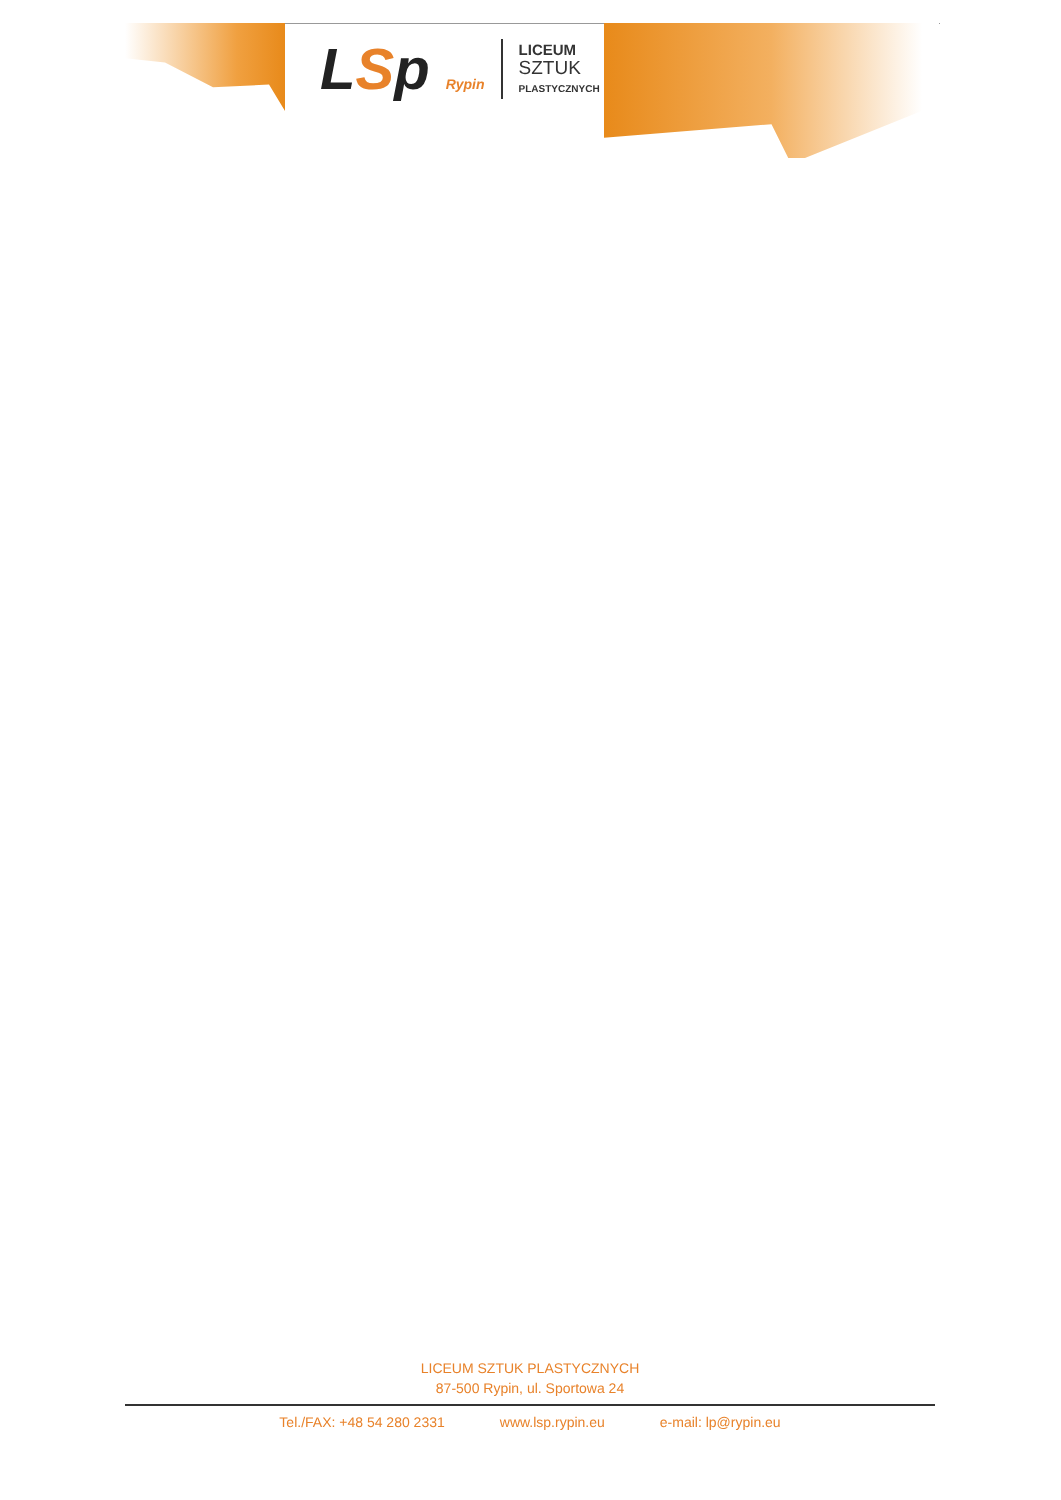LSp Rypin
LICEUM
SZTUK
PLASTYCZNYCH
LICEUM SZTUK PLASTYCZNYCH
87-500 Rypin, ul. Sportowa 24
Tel./FAX: +48 54 280 2331 www.lsp.rypin.eu e-mail: lp@rypin.eu